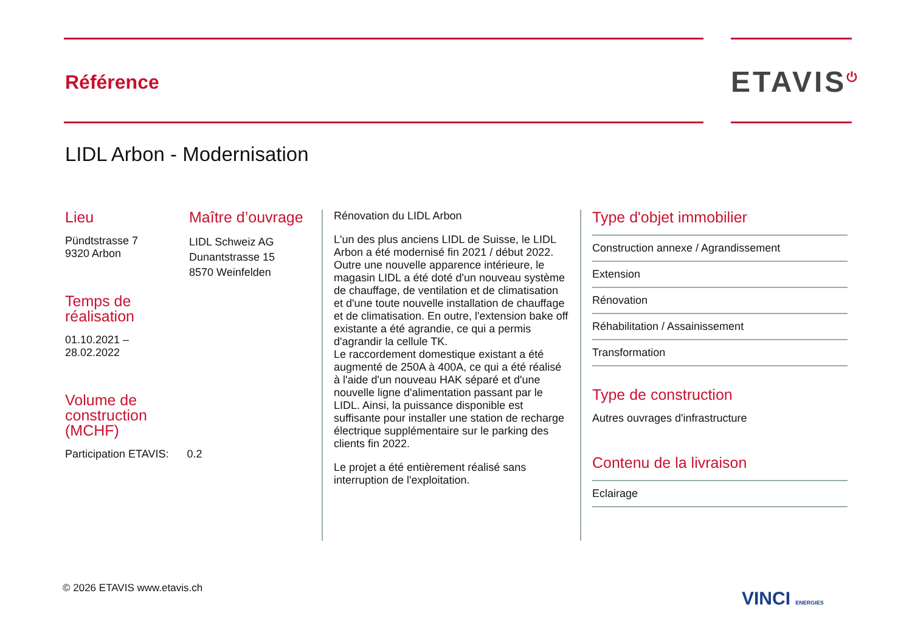Référence ETAVIS⏻
LIDL Arbon - Modernisation
Lieu
Pündtstrasse 7
9320 Arbon
Temps de
réalisation
01.10.2021 –
28.02.2022
Volume de
construction
(MCHF)
Participation ETAVIS: 0.2
Maître d’ouvrage
LIDL Schweiz AG
Dunantstrasse 15
8570 Weinfelden
Rénovation du LIDL Arbon
L'un des plus anciens LIDL de Suisse, le LIDL Arbon a été modernisé fin 2021 / début 2022. Outre une nouvelle apparence intérieure, le magasin LIDL a été doté d'un nouveau système de chauffage, de ventilation et de climatisation et d'une toute nouvelle installation de chauffage et de climatisation. En outre, l'extension bake off existante a été agrandie, ce qui a permis d'agrandir la cellule TK.
Le raccordement domestique existant a été augmenté de 250A à 400A, ce qui a été réalisé à l'aide d'un nouveau HAK séparé et d'une nouvelle ligne d'alimentation passant par le LIDL. Ainsi, la puissance disponible est suffisante pour installer une station de recharge électrique supplémentaire sur le parking des clients fin 2022.
Le projet a été entièrement réalisé sans interruption de l'exploitation.
Type d'objet immobilier
Construction annexe / Agrandissement
Extension
Rénovation
Réhabilitation / Assainissement
Transformation
Type de construction
Autres ouvrages d'infrastructure
Contenu de la livraison
Eclairage
© 2026 ETAVIS www.etavis.ch VINCI ENERGIES